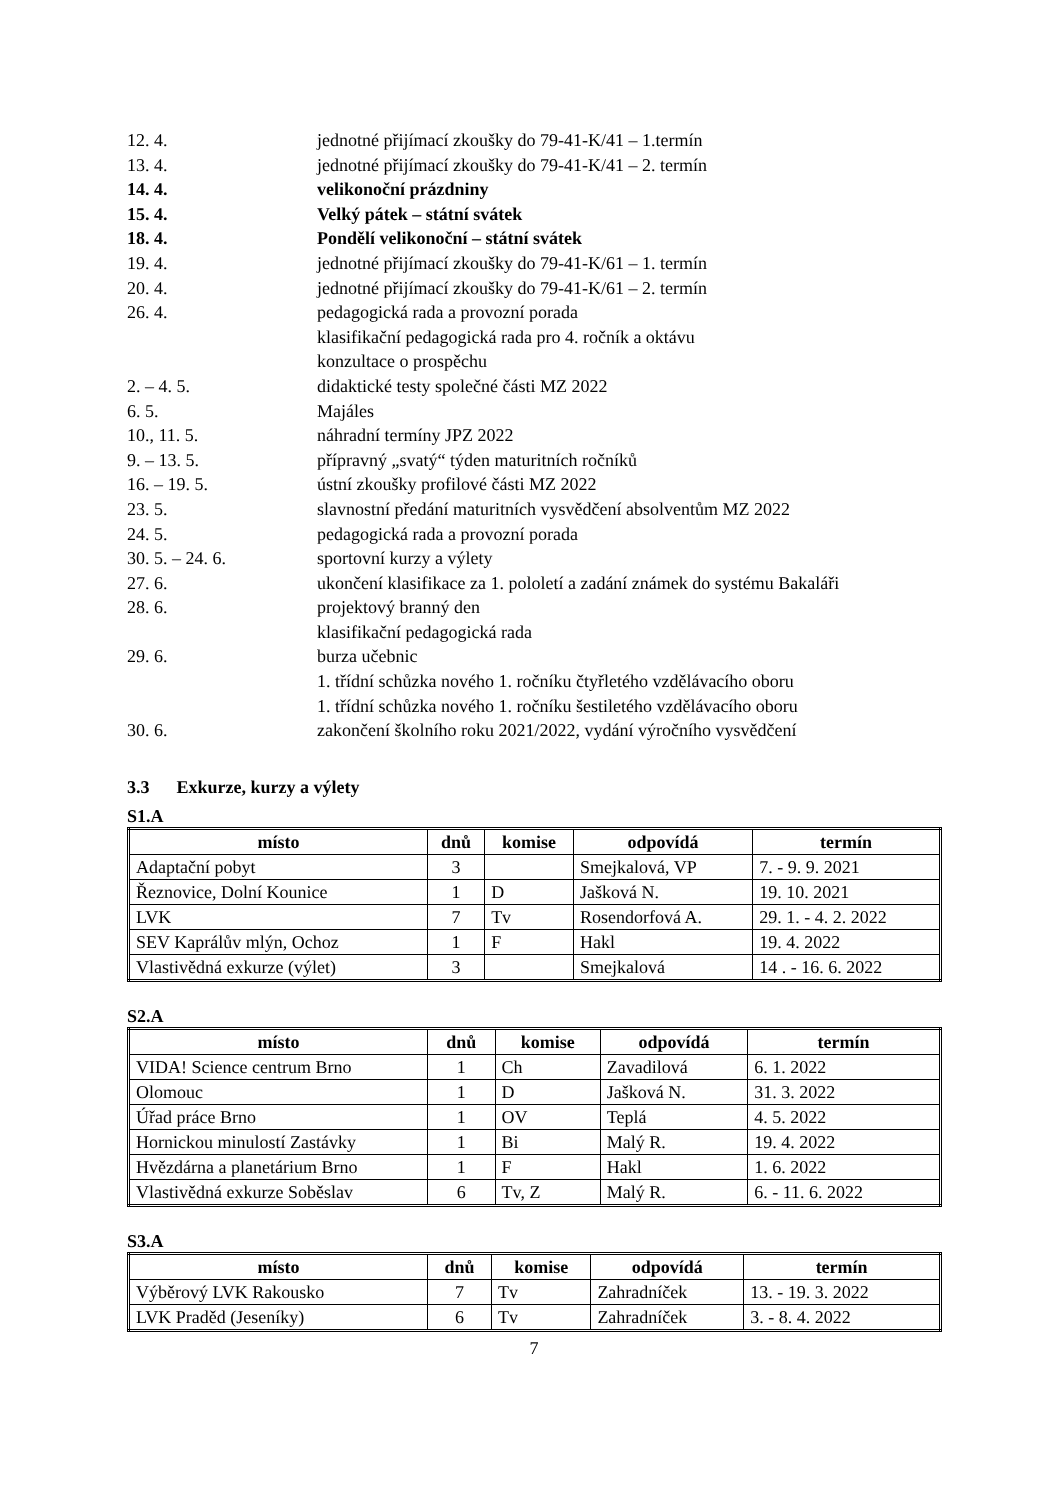12. 4. jednotné přijímací zkoušky do 79-41-K/41 – 1.termín
13. 4. jednotné přijímací zkoušky do 79-41-K/41 – 2. termín
14. 4. velikonoční prázdniny
15. 4. Velký pátek – státní svátek
18. 4. Pondělí velikonoční – státní svátek
19. 4. jednotné přijímací zkoušky do 79-41-K/61 – 1. termín
20. 4. jednotné přijímací zkoušky do 79-41-K/61 – 2. termín
26. 4. pedagogická rada a provozní porada
klasifikační pedagogická rada pro 4. ročník a oktávu
konzultace o prospěchu
2. – 4. 5. didaktické testy společné části MZ 2022
6. 5. Majáles
10., 11. 5. náhradní termíny JPZ 2022
9. – 13. 5. přípravný „svatý“ týden maturitních ročníků
16. – 19. 5. ústní zkoušky profilové části MZ 2022
23. 5. slavnostní předání maturitních vysvědčení absolventům MZ 2022
24. 5. pedagogická rada a provozní porada
30. 5. – 24. 6. sportovní kurzy a výlety
27. 6. ukončení klasifikace za 1. pololetí a zadání známek do systému Bakaláři
28. 6. projektový branný den
klasifikační pedagogická rada
29. 6. burza učebnic
1. třídní schůzka nového 1. ročníku čtyřletého vzdělávacího oboru
1. třídní schůzka nového 1. ročníku šestiletého vzdělávacího oboru
30. 6. zakončení školního roku 2021/2022, vydání výročního vysvědčení
3.3 Exkurze, kurzy a výlety
S1.A
| místo | dnů | komise | odpovídá | termín |
| --- | --- | --- | --- | --- |
| Adaptační pobyt | 3 | | Smejkalová, VP | 7. - 9. 9. 2021 |
| Řeznovice, Dolní Kounice | 1 | D | Jašková N. | 19. 10. 2021 |
| LVK | 7 | Tv | Rosendorfová A. | 29. 1. - 4. 2. 2022 |
| SEV Kaprálův mlýn, Ochoz | 1 | F | Hakl | 19. 4. 2022 |
| Vlastivědná exkurze (výlet) | 3 | | Smejkalová | 14 . - 16. 6. 2022 |
S2.A
| místo | dnů | komise | odpovídá | termín |
| --- | --- | --- | --- | --- |
| VIDA! Science centrum Brno | 1 | Ch | Zavadilová | 6. 1. 2022 |
| Olomouc | 1 | D | Jašková N. | 31. 3. 2022 |
| Úřad práce Brno | 1 | OV | Teplá | 4. 5. 2022 |
| Hornickou minulostí Zastávky | 1 | Bi | Malý R. | 19. 4. 2022 |
| Hvězdárna a planetárium Brno | 1 | F | Hakl | 1. 6. 2022 |
| Vlastivědná exkurze Soběslav | 6 | Tv, Z | Malý R. | 6. - 11. 6. 2022 |
S3.A
| místo | dnů | komise | odpovídá | termín |
| --- | --- | --- | --- | --- |
| Výběrový LVK Rakousko | 7 | Tv | Zahradníček | 13. - 19. 3. 2022 |
| LVK Praděd (Jeseníky) | 6 | Tv | Zahradníček | 3. - 8. 4. 2022 |
7